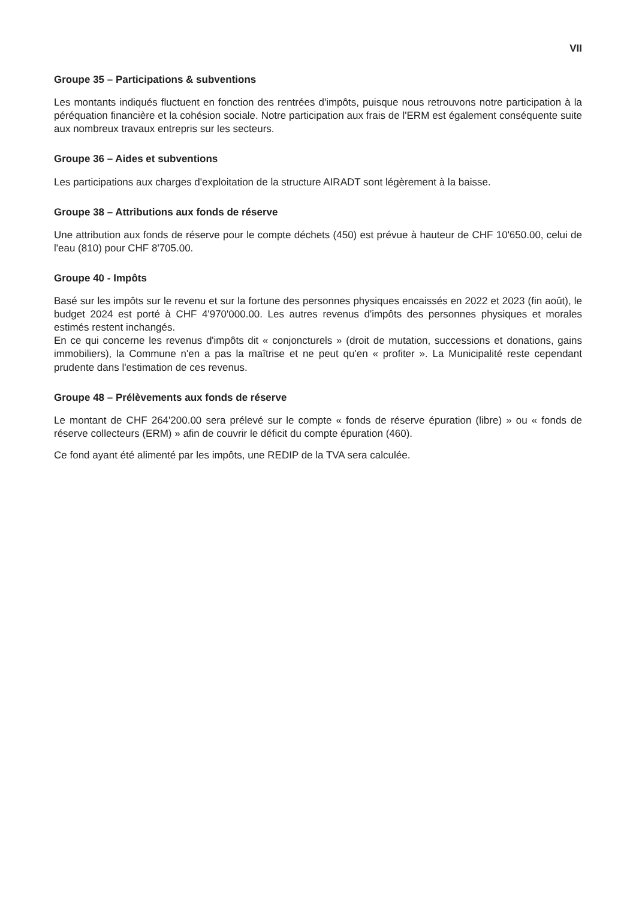VII
Groupe 35 – Participations & subventions
Les montants indiqués fluctuent en fonction des rentrées d'impôts, puisque nous retrouvons notre participation à la péréquation financière et la cohésion sociale. Notre participation aux frais de l'ERM est également conséquente suite aux nombreux travaux entrepris sur les secteurs.
Groupe 36 – Aides et subventions
Les participations aux charges d'exploitation de la structure AIRADT sont légèrement à la baisse.
Groupe 38 – Attributions aux fonds de réserve
Une attribution aux fonds de réserve pour le compte déchets (450) est prévue à hauteur de CHF 10'650.00, celui de l'eau (810) pour CHF 8'705.00.
Groupe 40 - Impôts
Basé sur les impôts sur le revenu et sur la fortune des personnes physiques encaissés en 2022 et 2023 (fin août), le budget 2024 est porté à CHF 4'970'000.00. Les autres revenus d'impôts des personnes physiques et morales estimés restent inchangés.
En ce qui concerne les revenus d'impôts dit « conjoncturels » (droit de mutation, successions et donations, gains immobiliers), la Commune n'en a pas la maîtrise et ne peut qu'en « profiter ». La Municipalité reste cependant prudente dans l'estimation de ces revenus.
Groupe 48 – Prélèvements aux fonds de réserve
Le montant de CHF 264'200.00 sera prélevé sur le compte « fonds de réserve épuration (libre) » ou « fonds de réserve collecteurs (ERM) » afin de couvrir le déficit du compte épuration (460).
Ce fond ayant été alimenté par les impôts, une REDIP de la TVA sera calculée.